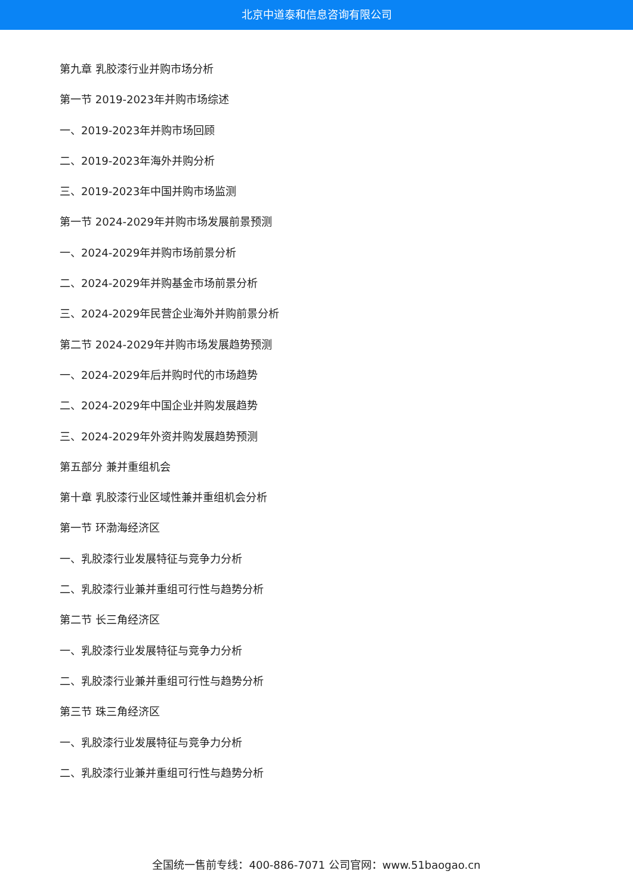北京中道泰和信息咨询有限公司
第九章 乳胶漆行业并购市场分析
第一节 2019-2023年并购市场综述
一、2019-2023年并购市场回顾
二、2019-2023年海外并购分析
三、2019-2023年中国并购市场监测
第一节 2024-2029年并购市场发展前景预测
一、2024-2029年并购市场前景分析
二、2024-2029年并购基金市场前景分析
三、2024-2029年民营企业海外并购前景分析
第二节 2024-2029年并购市场发展趋势预测
一、2024-2029年后并购时代的市场趋势
二、2024-2029年中国企业并购发展趋势
三、2024-2029年外资并购发展趋势预测
第五部分 兼并重组机会
第十章 乳胶漆行业区域性兼并重组机会分析
第一节 环渤海经济区
一、乳胶漆行业发展特征与竞争力分析
二、乳胶漆行业兼并重组可行性与趋势分析
第二节 长三角经济区
一、乳胶漆行业发展特征与竞争力分析
二、乳胶漆行业兼并重组可行性与趋势分析
第三节 珠三角经济区
一、乳胶漆行业发展特征与竞争力分析
二、乳胶漆行业兼并重组可行性与趋势分析
全国统一售前专线：400-886-7071 公司官网：www.51baogao.cn